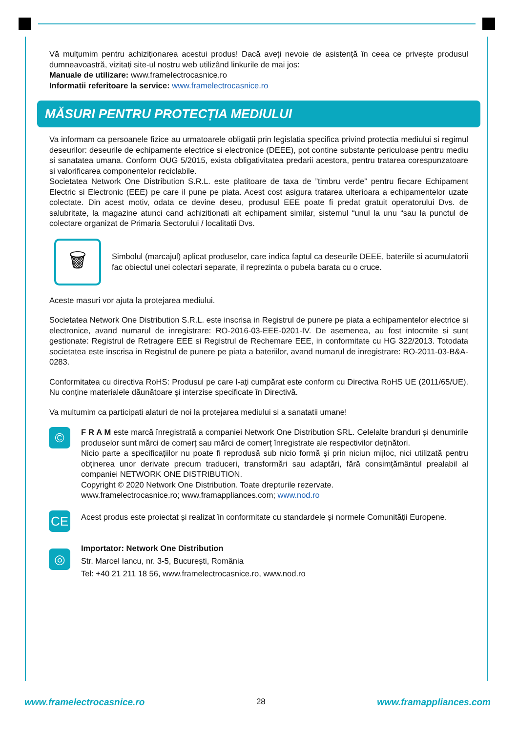Vă mulțumim pentru achiziționarea acestui produs! Dacă aveți nevoie de asistență în ceea ce privește produsul dumneavoastră, vizitați site-ul nostru web utilizând linkurile de mai jos:
Manuale de utilizare: www.framelectrocasnice.ro
Informatii referitoare la service: www.framelectrocasnice.ro
MĂSURI PENTRU PROTECȚIA MEDIULUI
Va informam ca persoanele fizice au urmatoarele obligatii prin legislatia specifica privind protectia mediului si regimul deseurilor: deseurile de echipamente electrice si electronice (DEEE), pot contine substante periculoase pentru mediu si sanatatea umana. Conform OUG 5/2015, exista obligativitatea predarii acestora, pentru tratarea corespunzatoare si valorificarea componentelor reciclabile.
Societatea Network One Distribution S.R.L. este platitoare de taxa de ”timbru verde” pentru fiecare Echipament Electric si Electronic (EEE) pe care il pune pe piata. Acest cost asigura tratarea ulterioara a echipamentelor uzate colectate. Din acest motiv, odata ce devine deseu, produsul EEE poate fi predat gratuit operatorului Dvs. de salubritate, la magazine atunci cand achizitionati alt echipament similar, sistemul “unul la unu “sau la punctul de colectare organizat de Primaria Sectorului / localitatii Dvs.
🗑
Simbolul (marcajul) aplicat produselor, care indica faptul ca deseurile DEEE, bateriile si acumulatorii fac obiectul unei colectari separate, il reprezinta o pubela barata cu o cruce.
Aceste masuri vor ajuta la protejarea mediului.
Societatea Network One Distribution S.R.L. este inscrisa in Registrul de punere pe piata a echipamentelor electrice si electronice, avand numarul de inregistrare: RO-2016-03-EEE-0201-IV. De asemenea, au fost intocmite si sunt gestionate: Registrul de Retragere EEE si Registrul de Rechemare EEE, in conformitate cu HG 322/2013. Totodata societatea este inscrisa in Registrul de punere pe piata a bateriilor, avand numarul de inregistrare: RO-2011-03-B&A-0283.
Conformitatea cu directiva RoHS: Produsul pe care l-aţi cumpărat este conform cu Directiva RoHS UE (2011/65/UE). Nu conţine materialele dăunătoare şi interzise specificate în Directivă.
Va multumim ca participati alaturi de noi la protejarea mediului si a sanatatii umane!
©
F R A M este marcă înregistrată a companiei Network One Distribution SRL. Celelalte branduri și denumirile produselor sunt mărci de comerț sau mărci de comerț înregistrate ale respectivilor deținători.
Nicio parte a specificațiilor nu poate fi reprodusă sub nicio formă și prin niciun mijloc, nici utilizată pentru obținerea unor derivate precum traduceri, transformări sau adaptări, fără consimțământul prealabil al companiei NETWORK ONE DISTRIBUTION.
Copyright © 2020 Network One Distribution. Toate drepturile rezervate.
www.framelectrocasnice.ro; www.framappliances.com; www.nod.ro
CE
Acest produs este proiectat și realizat în conformitate cu standardele și normele Comunității Europene.
◎
Importator: Network One Distribution
Str. Marcel Iancu, nr. 3-5, București, România
Tel: +40 21 211 18 56, www.framelectrocasnice.ro, www.nod.ro
www.framelectrocasnice.ro 28 www.framappliances.com